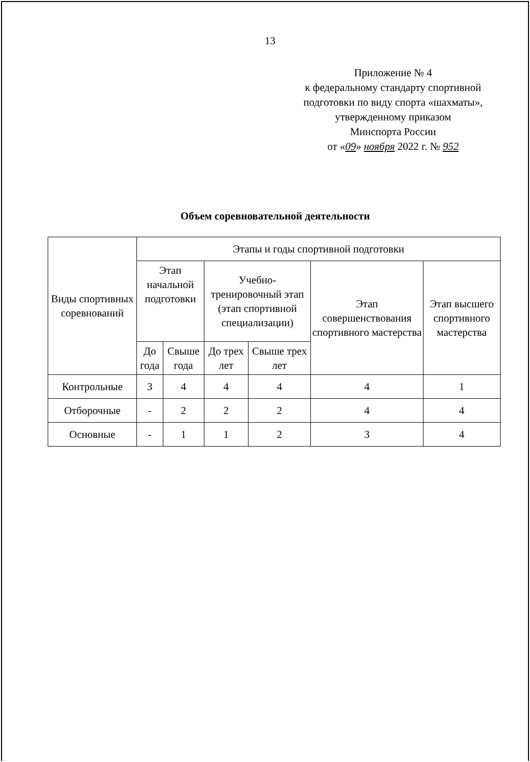13
Приложение № 4
к федеральному стандарту спортивной подготовки по виду спорта «шахматы», утвержденному приказом
Минспорта России
от «09» ноября 2022 г. № 952
Объем соревновательной деятельности
| Виды спортивных соревнований | Этапы и годы спортивной подготовки | | | | | |
| --- | --- | --- | --- | --- | --- | --- |
| | Этап начальной подготовки | | Учебно-тренировочный этап (этап спортивной специализации) | | Этап совершенствования спортивного мастерства | Этап высшего спортивного мастерства |
| | До года | Свыше года | До трех лет | Свыше трех лет | | |
| Контрольные | 3 | 4 | 4 | 4 | 4 | 1 |
| Отборочные | - | 2 | 2 | 2 | 4 | 4 |
| Основные | - | 1 | 1 | 2 | 3 | 4 |